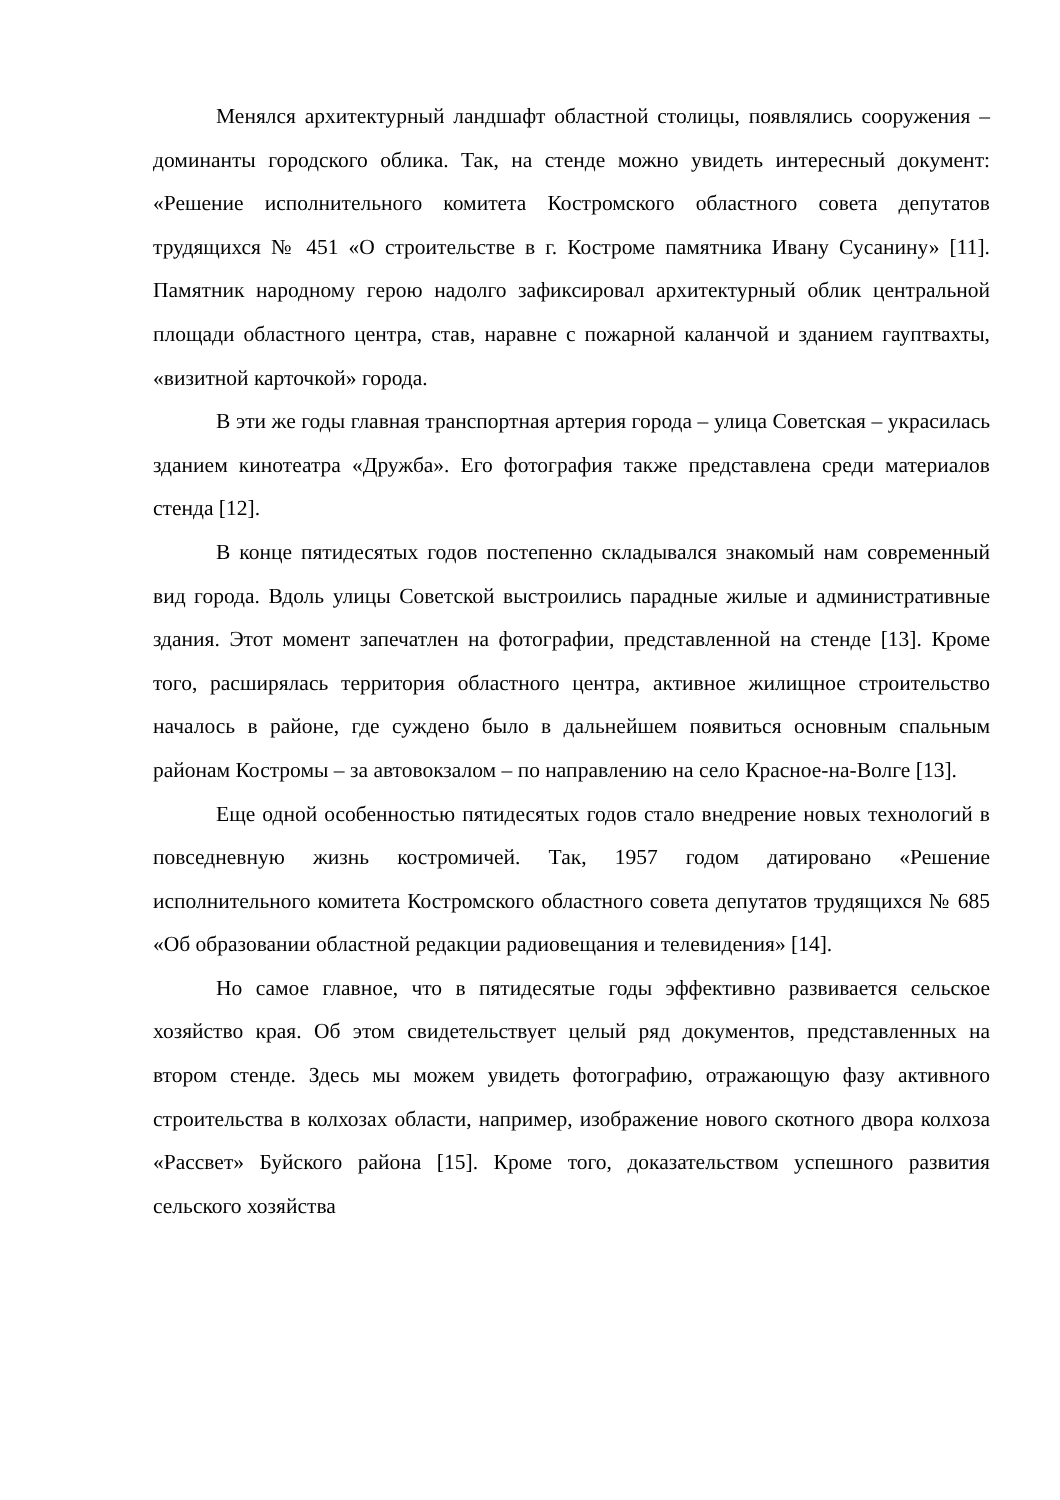Менялся архитектурный ландшафт областной столицы, появлялись сооружения – доминанты городского облика. Так, на стенде можно увидеть интересный документ: «Решение исполнительного комитета Костромского областного совета депутатов трудящихся № 451 «О строительстве в г. Костроме памятника Ивану Сусанину» [11]. Памятник народному герою надолго зафиксировал архитектурный облик центральной площади областного центра, став, наравне с пожарной каланчой и зданием гауптвахты, «визитной карточкой» города.
В эти же годы главная транспортная артерия города – улица Советская – украсилась зданием кинотеатра «Дружба». Его фотография также представлена среди материалов стенда [12].
В конце пятидесятых годов постепенно складывался знакомый нам современный вид города. Вдоль улицы Советской выстроились парадные жилые и административные здания. Этот момент запечатлен на фотографии, представленной на стенде [13]. Кроме того, расширялась территория областного центра, активное жилищное строительство началось в районе, где суждено было в дальнейшем появиться основным спальным районам Костромы – за автовокзалом – по направлению на село Красное-на-Волге [13].
Еще одной особенностью пятидесятых годов стало внедрение новых технологий в повседневную жизнь костромичей. Так, 1957 годом датировано «Решение исполнительного комитета Костромского областного совета депутатов трудящихся № 685 «Об образовании областной редакции радиовещания и телевидения» [14].
Но самое главное, что в пятидесятые годы эффективно развивается сельское хозяйство края. Об этом свидетельствует целый ряд документов, представленных на втором стенде. Здесь мы можем увидеть фотографию, отражающую фазу активного строительства в колхозах области, например, изображение нового скотного двора колхоза «Рассвет» Буйского района [15]. Кроме того, доказательством успешного развития сельского хозяйства